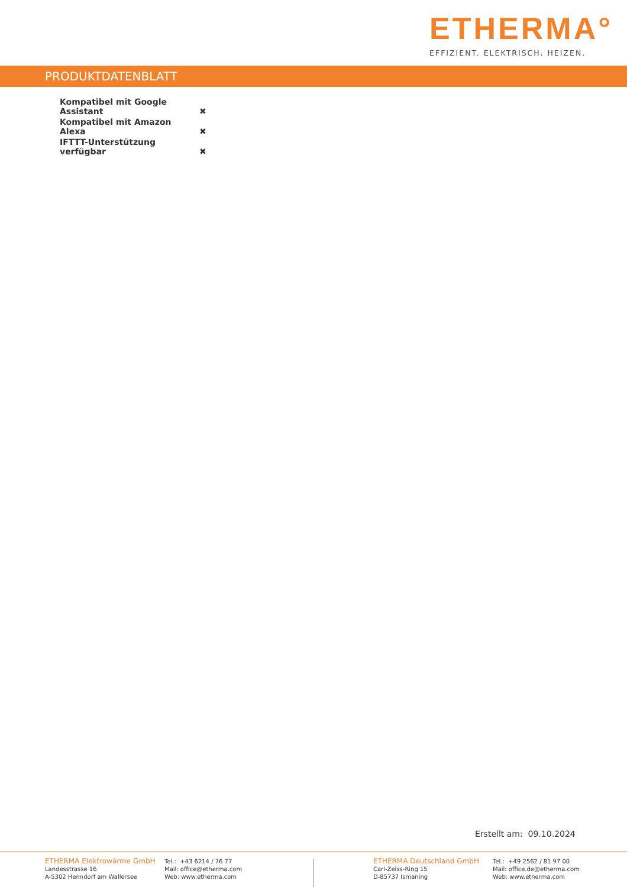ETHERMA°
EFFIZIENT. ELEKTRISCH. HEIZEN.
PRODUKTDATENBLATT
| Kompatibel mit Google Assistant | ✖ |
| Kompatibel mit Amazon Alexa | ✖ |
| IFTTT-Unterstützung verfügbar | ✖ |
Erstellt am: 09.10.2024
ETHERMA Elektrowärme GmbH
Landesstrasse 16
A-5302 Henndorf am Wallersee
Tel.: +43 6214 / 76 77
Mail: office@etherma.com
Web: www.etherma.com
ETHERMA Deutschland GmbH
Carl-Zeiss-Ring 15
D-85737 Ismaning
Tel.: +49 2562 / 81 97 00
Mail: office.de@etherma.com
Web: www.etherma.com